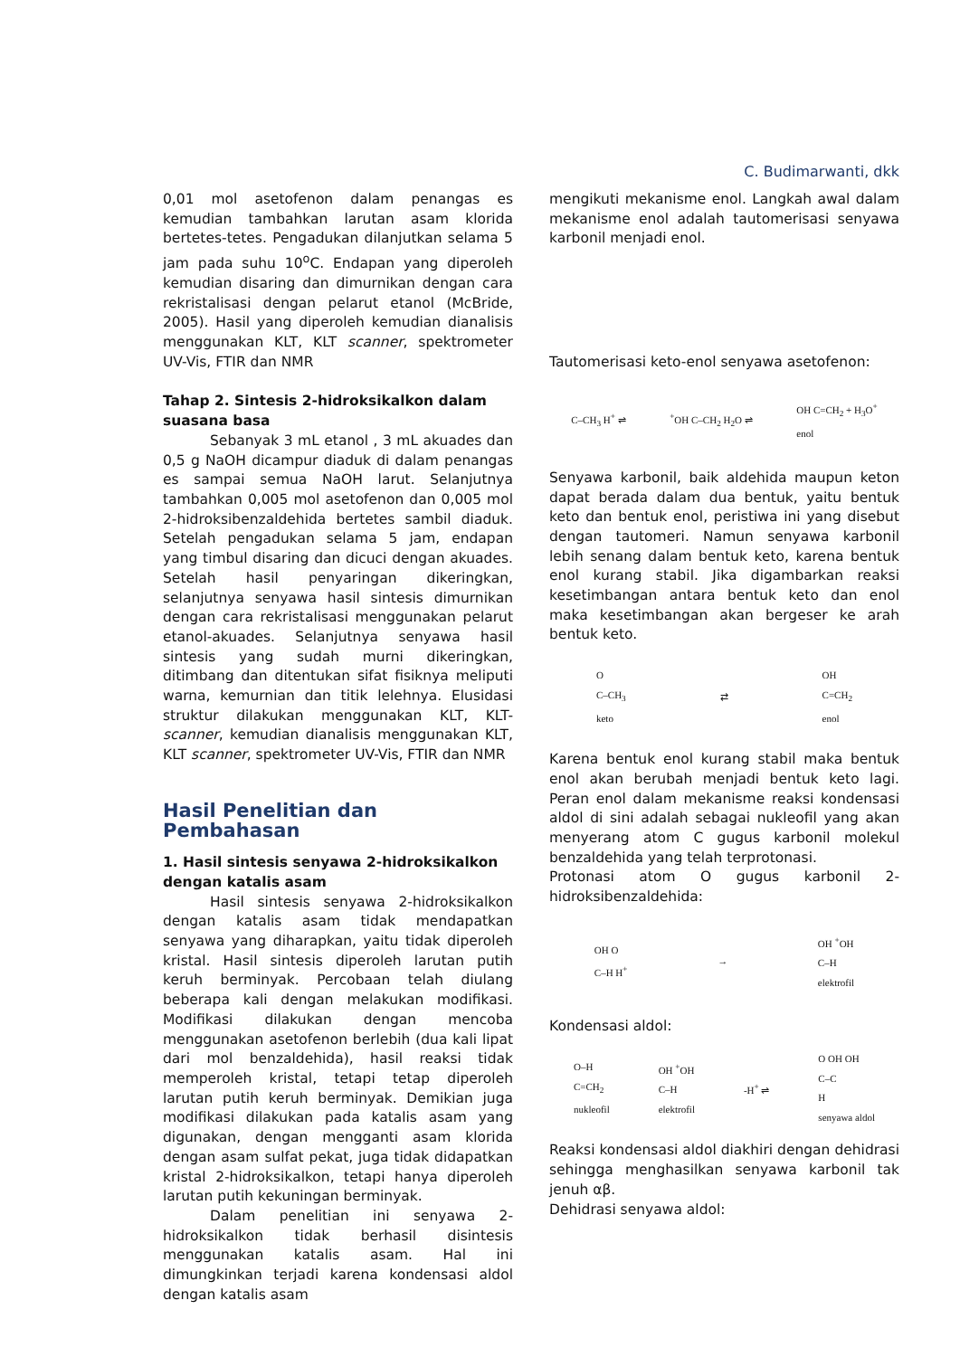C. Budimarwanti, dkk
0,01 mol asetofenon dalam penangas es kemudian tambahkan larutan asam klorida bertetes-tetes. Pengadukan dilanjutkan selama 5 jam pada suhu 10<sup>o</sup>C. Endapan yang diperoleh kemudian disaring dan dimurnikan dengan cara rekristalisasi dengan pelarut etanol (McBride, 2005). Hasil yang diperoleh kemudian dianalisis menggunakan KLT, KLT scanner, spektrometer UV-Vis, FTIR dan NMR
Tahap 2. Sintesis 2-hidroksikalkon dalam suasana basa
Sebanyak 3 mL etanol , 3 mL akuades dan 0,5 g NaOH dicampur diaduk di dalam penangas es sampai semua NaOH larut. Selanjutnya tambahkan 0,005 mol asetofenon dan 0,005 mol 2-hidroksibenzaldehida bertetes sambil diaduk. Setelah pengadukan selama 5 jam, endapan yang timbul disaring dan dicuci dengan akuades. Setelah hasil penyaringan dikeringkan, selanjutnya senyawa hasil sintesis dimurnikan dengan cara rekristalisasi menggunakan pelarut etanol-akuades. Selanjutnya senyawa hasil sintesis yang sudah murni dikeringkan, ditimbang dan ditentukan sifat fisiknya meliputi warna, kemurnian dan titik lelehnya. Elusidasi struktur dilakukan menggunakan KLT, KLT-scanner, kemudian dianalisis menggunakan KLT, KLT scanner, spektrometer UV-Vis, FTIR dan NMR
Hasil Penelitian dan Pembahasan
1. Hasil sintesis senyawa 2-hidroksikalkon dengan katalis asam
Hasil sintesis senyawa 2-hidroksikalkon dengan katalis asam tidak mendapatkan senyawa yang diharapkan, yaitu tidak diperoleh kristal. Hasil sintesis diperoleh larutan putih keruh berminyak. Percobaan telah diulang beberapa kali dengan melakukan modifikasi. Modifikasi dilakukan dengan mencoba menggunakan asetofenon berlebih (dua kali lipat dari mol benzaldehida), hasil reaksi tidak memperoleh kristal, tetapi tetap diperoleh larutan putih keruh berminyak. Demikian juga modifikasi dilakukan pada katalis asam yang digunakan, dengan mengganti asam klorida dengan asam sulfat pekat, juga tidak didapatkan kristal 2-hidroksikalkon, tetapi hanya diperoleh larutan putih kekuningan berminyak.
Dalam penelitian ini senyawa 2-hidroksikalkon tidak berhasil disintesis menggunakan katalis asam. Hal ini dimungkinkan terjadi karena kondensasi aldol dengan katalis asam
mengikuti mekanisme enol. Langkah awal dalam mekanisme enol adalah tautomerisasi senyawa karbonil menjadi enol.
Tautomerisasi keto-enol senyawa asetofenon:
C–CH<sub>3</sub> H<sup>+</sup> ⇌<sup>+</sup>OH C–CH<sub>2</sub> H<sub>2</sub>O ⇌ OH C=CH<sub>2</sub> + H<sub>3</sub>O<sup>+</sup>
enol
Senyawa karbonil, baik aldehida maupun keton dapat berada dalam dua bentuk, yaitu bentuk keto dan bentuk enol, peristiwa ini yang disebut dengan tautomeri. Namun senyawa karbonil lebih senang dalam bentuk keto, karena bentuk enol kurang stabil. Jika digambarkan reaksi kesetimbangan antara bentuk keto dan enol maka kesetimbangan akan bergeser ke arah bentuk keto.
O
C–CH<sub>3</sub>
keto ⇄ OH
C=CH<sub>2</sub>
enol
Karena bentuk enol kurang stabil maka bentuk enol akan berubah menjadi bentuk keto lagi. Peran enol dalam mekanisme reaksi kondensasi aldol di sini adalah sebagai nukleofil yang akan menyerang atom C gugus karbonil molekul benzaldehida yang telah terprotonasi.
Protonasi atom O gugus karbonil 2-hidroksibenzaldehida:
OH O
C–H H<sup>+</sup> → OH <sup>+</sup>OH
C–H
elektrofil
Kondensasi aldol:
O–H
C=CH<sub>2</sub>
nukleofil OH <sup>+</sup>OH
C–H
elektrofil -H<sup>+</sup> ⇌ O OH OH
C–C
H
senyawa aldol
Reaksi kondensasi aldol diakhiri dengan dehidrasi sehingga menghasilkan senyawa karbonil tak jenuh αβ.
Dehidrasi senyawa aldol: